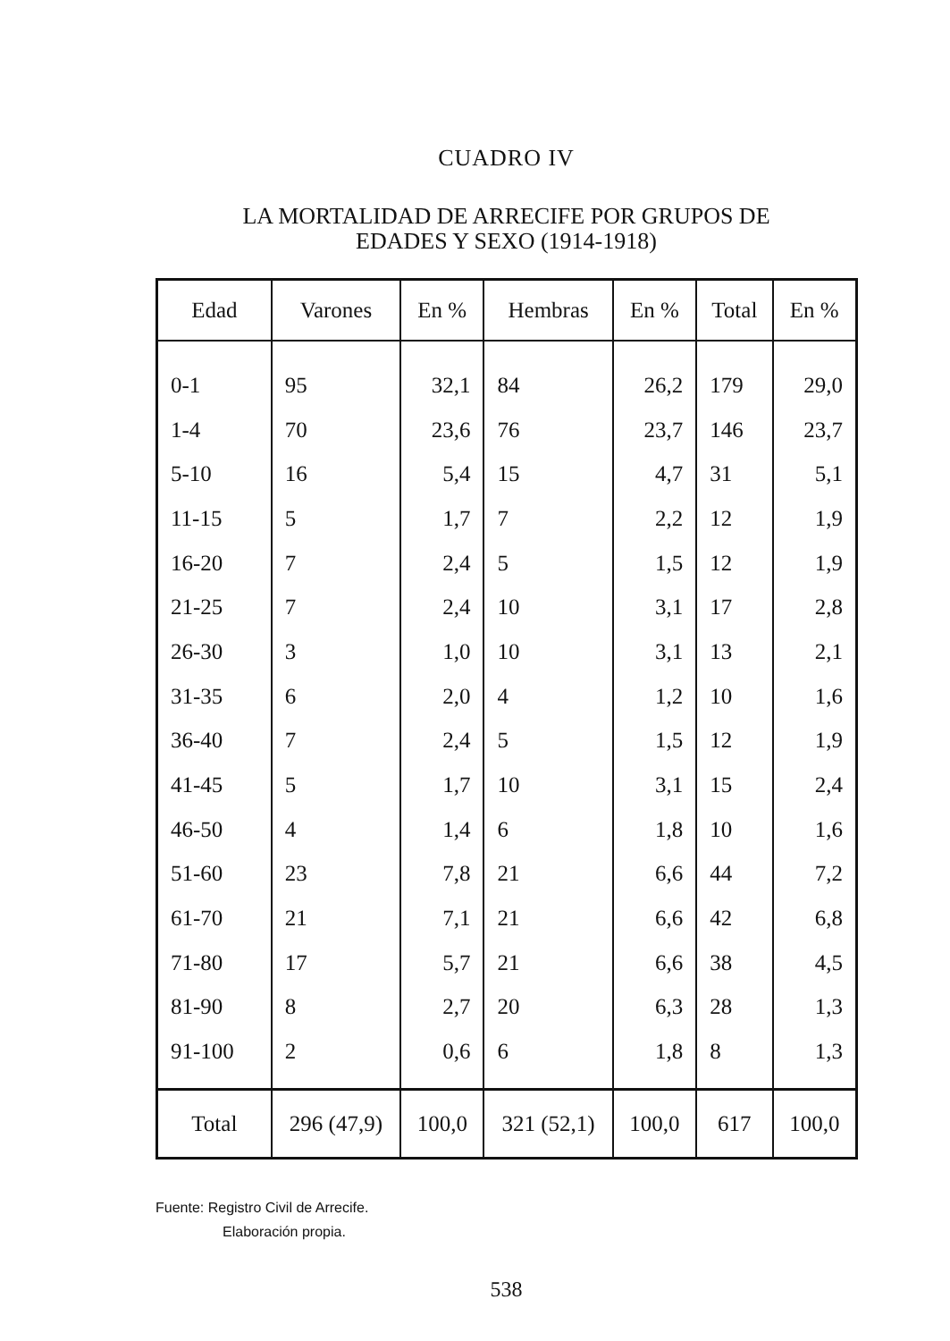CUADRO IV
LA MORTALIDAD DE ARRECIFE POR GRUPOS DE
EDADES Y SEXO (1914-1918)
| Edad | Varones | En % | Hembras | En % | Total | En % |
| --- | --- | --- | --- | --- | --- | --- |
| 0-1 | 95 | 32,1 | 84 | 26,2 | 179 | 29,0 |
| 1-4 | 70 | 23,6 | 76 | 23,7 | 146 | 23,7 |
| 5-10 | 16 | 5,4 | 15 | 4,7 | 31 | 5,1 |
| 11-15 | 5 | 1,7 | 7 | 2,2 | 12 | 1,9 |
| 16-20 | 7 | 2,4 | 5 | 1,5 | 12 | 1,9 |
| 21-25 | 7 | 2,4 | 10 | 3,1 | 17 | 2,8 |
| 26-30 | 3 | 1,0 | 10 | 3,1 | 13 | 2,1 |
| 31-35 | 6 | 2,0 | 4 | 1,2 | 10 | 1,6 |
| 36-40 | 7 | 2,4 | 5 | 1,5 | 12 | 1,9 |
| 41-45 | 5 | 1,7 | 10 | 3,1 | 15 | 2,4 |
| 46-50 | 4 | 1,4 | 6 | 1,8 | 10 | 1,6 |
| 51-60 | 23 | 7,8 | 21 | 6,6 | 44 | 7,2 |
| 61-70 | 21 | 7,1 | 21 | 6,6 | 42 | 6,8 |
| 71-80 | 17 | 5,7 | 21 | 6,6 | 38 | 4,5 |
| 81-90 | 8 | 2,7 | 20 | 6,3 | 28 | 1,3 |
| 91-100 | 2 | 0,6 | 6 | 1,8 | 8 | 1,3 |
| Total | 296 (47,9) | 100,0 | 321 (52,1) | 100,0 | 617 | 100,0 |
Fuente: Registro Civil de Arrecife.
Elaboración propia.
538